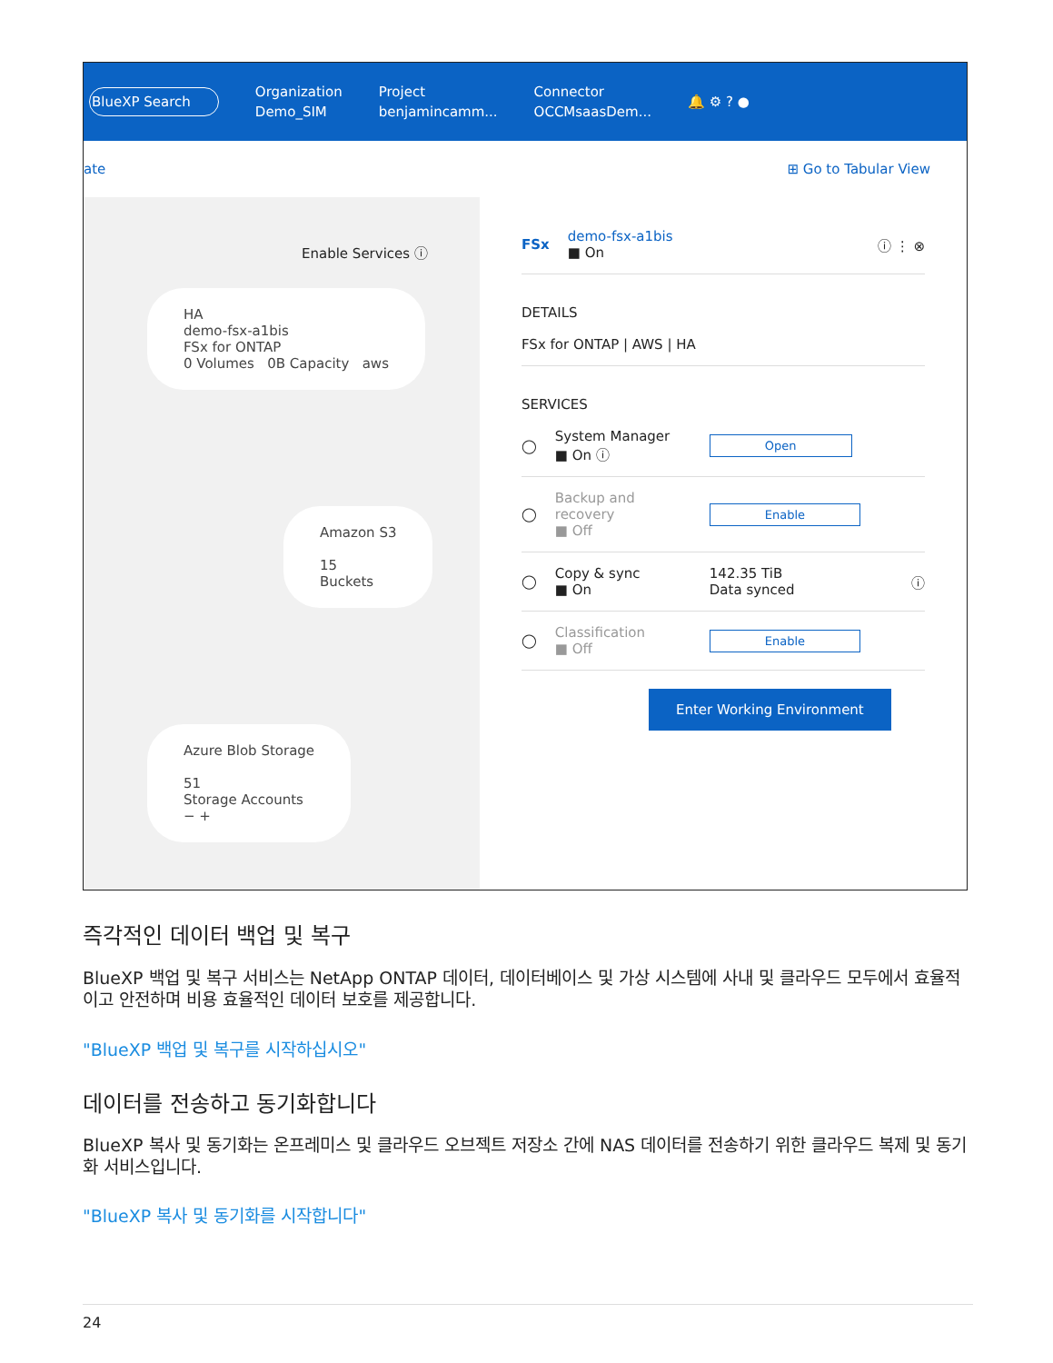BlueXP Search
Organization
Demo_SIM
Project
benjamincamm...
Connector
OCCMsaasDem...
🔔 ⚙ ? ●
ate ⊞ Go to Tabular View
Enable Services ⓘ
HA
demo-fsx-a1bis
FSx for ONTAP
0 Volumes 0B Capacity aws
Amazon S3
15
Buckets
Azure Blob Storage
51
Storage Accounts
− +
FSx
demo-fsx-a1bis
■ On
ⓘ ⋮ ⊗
DETAILS
FSx for ONTAP | AWS | HA
SERVICES
◯
System Manager
■ On ⓘ
Open
◯
Backup and recovery
■ Off
Enable
◯
Copy & sync
■ On
142.35 TiB
Data synced
ⓘ
◯
Classification
■ Off
Enable
Enter Working Environment
즉각적인 데이터 백업 및 복구
BlueXP 백업 및 복구 서비스는 NetApp ONTAP 데이터, 데이터베이스 및 가상 시스템에 사내 및 클라우드 모두에서 효율적이고 안전하며 비용 효율적인 데이터 보호를 제공합니다.
"BlueXP 백업 및 복구를 시작하십시오"
데이터를 전송하고 동기화합니다
BlueXP 복사 및 동기화는 온프레미스 및 클라우드 오브젝트 저장소 간에 NAS 데이터를 전송하기 위한 클라우드 복제 및 동기화 서비스입니다.
"BlueXP 복사 및 동기화를 시작합니다"
24